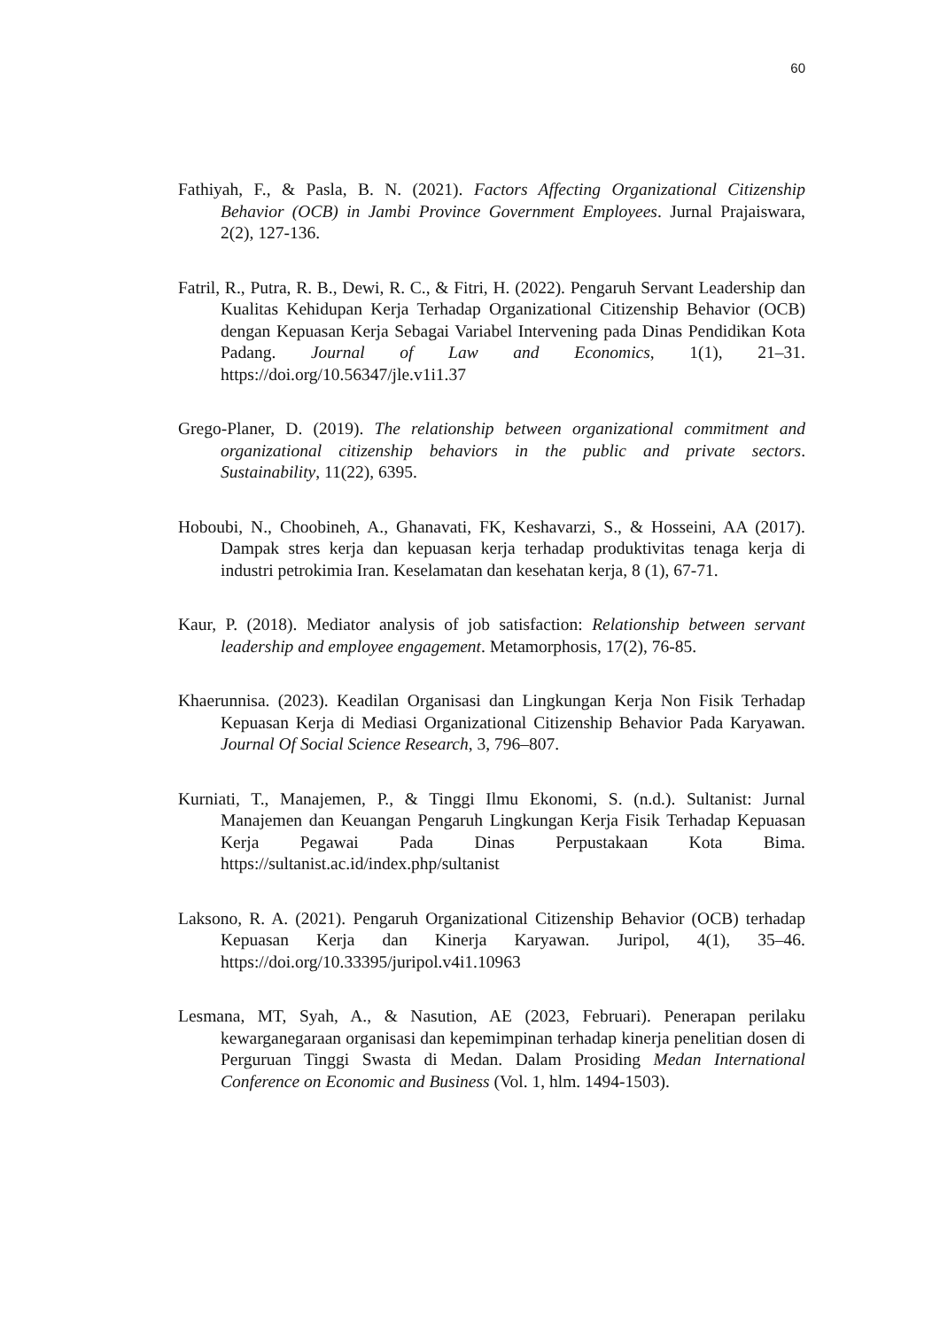60
Fathiyah, F., & Pasla, B. N. (2021). Factors Affecting Organizational Citizenship Behavior (OCB) in Jambi Province Government Employees. Jurnal Prajaiswara, 2(2), 127-136.
Fatril, R., Putra, R. B., Dewi, R. C., & Fitri, H. (2022). Pengaruh Servant Leadership dan Kualitas Kehidupan Kerja Terhadap Organizational Citizenship Behavior (OCB) dengan Kepuasan Kerja Sebagai Variabel Intervening pada Dinas Pendidikan Kota Padang. Journal of Law and Economics, 1(1), 21–31. https://doi.org/10.56347/jle.v1i1.37
Grego-Planer, D. (2019). The relationship between organizational commitment and organizational citizenship behaviors in the public and private sectors. Sustainability, 11(22), 6395.
Hoboubi, N., Choobineh, A., Ghanavati, FK, Keshavarzi, S., & Hosseini, AA (2017). Dampak stres kerja dan kepuasan kerja terhadap produktivitas tenaga kerja di industri petrokimia Iran. Keselamatan dan kesehatan kerja, 8 (1), 67-71.
Kaur, P. (2018). Mediator analysis of job satisfaction: Relationship between servant leadership and employee engagement. Metamorphosis, 17(2), 76-85.
Khaerunnisa. (2023). Keadilan Organisasi dan Lingkungan Kerja Non Fisik Terhadap Kepuasan Kerja di Mediasi Organizational Citizenship Behavior Pada Karyawan. Journal Of Social Science Research, 3, 796–807.
Kurniati, T., Manajemen, P., & Tinggi Ilmu Ekonomi, S. (n.d.). Sultanist: Jurnal Manajemen dan Keuangan Pengaruh Lingkungan Kerja Fisik Terhadap Kepuasan Kerja Pegawai Pada Dinas Perpustakaan Kota Bima. https://sultanist.ac.id/index.php/sultanist
Laksono, R. A. (2021). Pengaruh Organizational Citizenship Behavior (OCB) terhadap Kepuasan Kerja dan Kinerja Karyawan. Juripol, 4(1), 35–46. https://doi.org/10.33395/juripol.v4i1.10963
Lesmana, MT, Syah, A., & Nasution, AE (2023, Februari). Penerapan perilaku kewarganegaraan organisasi dan kepemimpinan terhadap kinerja penelitian dosen di Perguruan Tinggi Swasta di Medan. Dalam Prosiding Medan International Conference on Economic and Business (Vol. 1, hlm. 1494-1503).